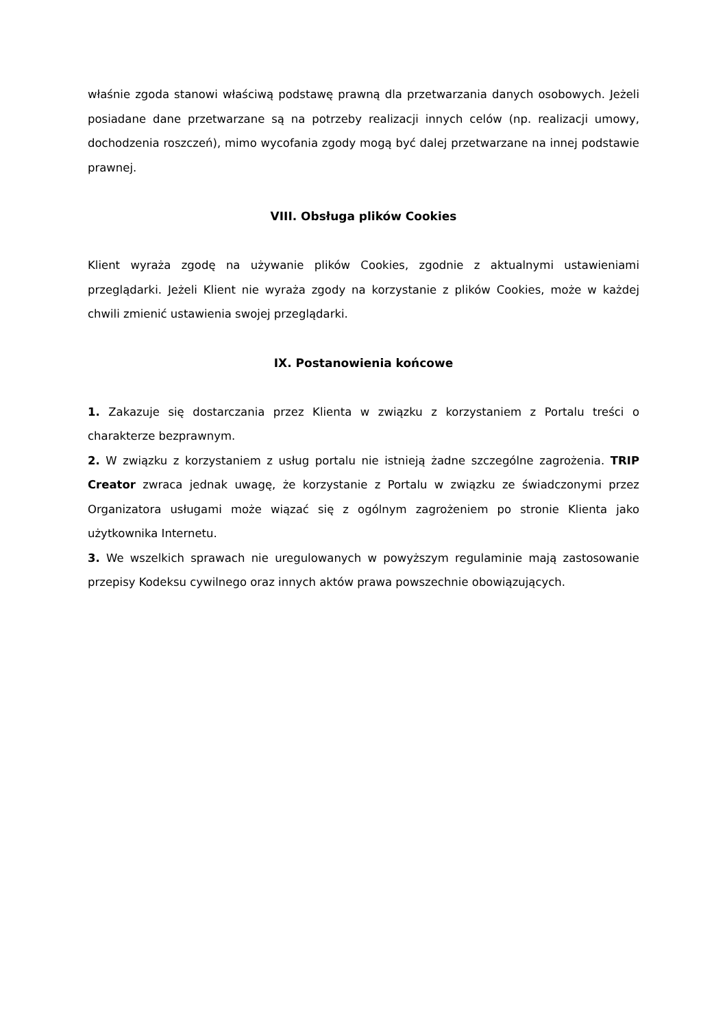właśnie zgoda stanowi właściwą podstawę prawną dla przetwarzania danych osobowych. Jeżeli posiadane dane przetwarzane są na potrzeby realizacji innych celów (np. realizacji umowy, dochodzenia roszczeń), mimo wycofania zgody mogą być dalej przetwarzane na innej podstawie prawnej.
VIII. Obsługa plików Cookies
Klient wyraża zgodę na używanie plików Cookies, zgodnie z aktualnymi ustawieniami przeglądarki. Jeżeli Klient nie wyraża zgody na korzystanie z plików Cookies, może w każdej chwili zmienić ustawienia swojej przeglądarki.
IX. Postanowienia końcowe
1. Zakazuje się dostarczania przez Klienta w związku z korzystaniem z Portalu treści o charakterze bezprawnym.
2. W związku z korzystaniem z usług portalu nie istnieją żadne szczególne zagrożenia. TRIP Creator zwraca jednak uwagę, że korzystanie z Portalu w związku ze świadczonymi przez Organizatora usługami może wiązać się z ogólnym zagrożeniem po stronie Klienta jako użytkownika Internetu.
3. We wszelkich sprawach nie uregulowanych w powyższym regulaminie mają zastosowanie przepisy Kodeksu cywilnego oraz innych aktów prawa powszechnie obowiązujących.